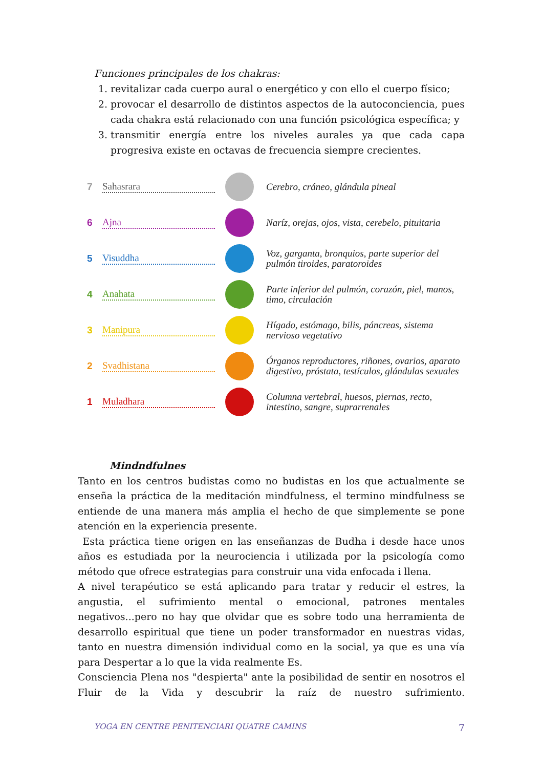Funciones principales de los chakras:
1. revitalizar cada cuerpo aural o energético y con ello el cuerpo físico;
2. provocar el desarrollo de distintos aspectos de la autoconciencia, pues cada chakra está relacionado con una función psicológica específica; y
3. transmitir energía entre los niveles aurales ya que cada capa progresiva existe en octavas de frecuencia siempre crecientes.
7 Sahasrara Cerebro, cráneo, glándula pineal
6 Ajna Naríz, orejas, ojos, vista, cerebelo, pituitaria
5 Visuddha Voz, garganta, bronquios, parte superior del pulmón tiroides, paratoroides
4 Anahata Parte inferior del pulmón, corazón, piel, manos, timo, circulación
3 Manipura Hígado, estómago, bilis, páncreas, sistema nervioso vegetativo
2 Svadhistana Órganos reproductores, riñones, ovarios, aparato digestivo, próstata, testículos, glándulas sexuales
1 Muladhara Columna vertebral, huesos, piernas, recto, intestino, sangre, suprarrenales
Mindndfulnes
Tanto en los centros budistas como no budistas en los que actualmente se enseña la práctica de la meditación mindfulness, el termino mindfulness se entiende de una manera más amplia el hecho de que simplemente se pone atención en la experiencia presente.
Esta práctica tiene origen en las enseñanzas de Budha i desde hace unos años es estudiada por la neurociencia i utilizada por la psicología como método que ofrece estrategias para construir una vida enfocada i llena.
A nivel terapéutico se está aplicando para tratar y reducir el estres, la angustia, el sufrimiento mental o emocional, patrones mentales negativos...pero no hay que olvidar que es sobre todo una herramienta de desarrollo espiritual que tiene un poder transformador en nuestras vidas, tanto en nuestra dimensión individual como en la social, ya que es una vía para Despertar a lo que la vida realmente Es.
Consciencia Plena nos "despierta" ante la posibilidad de sentir en nosotros el Fluir de la Vida y descubrir la raíz de nuestro sufrimiento.
YOGA EN CENTRE PENITENCIARI QUATRE CAMINS 7